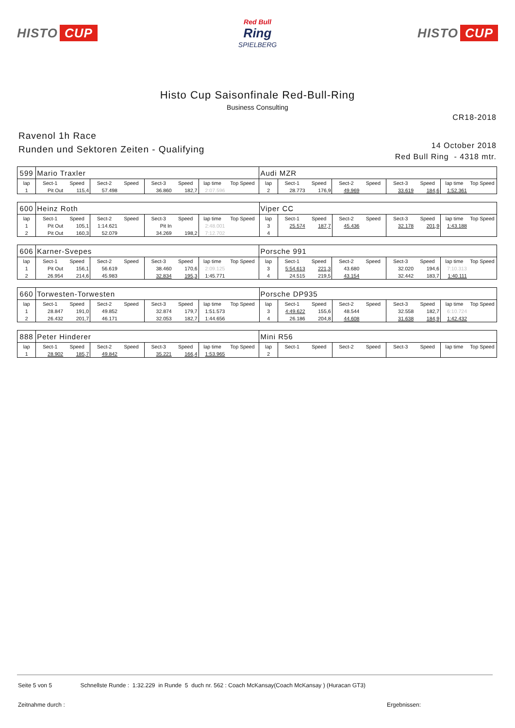HISTO CUP
Red Bull
Ring
SPIELBERG
HISTO CUP
Histo Cup Saisonfinale Red-Bull-Ring
Business Consulting
CR18-2018
Ravenol 1h Race
Runden und Sektoren Zeiten - Qualifying
14 October 2018
Red Bull Ring - 4318 mtr.
| 599 | Mario Traxler | | | | | | | | Audi MZR | | | | | | | | |
| lap | Sect-1 | Speed | Sect-2 | Speed | Sect-3 | Speed | lap time | Top Speed | lap | Sect-1 | Speed | Sect-2 | Speed | Sect-3 | Speed | lap time | Top Speed |
| 1 | Pit Out | 115,4 | 57.498 | | 36.860 | 182,7 | 2:07.596 | | 2 | 28.773 | 176,9 | 49.969 | | 33.619 | 184,6 | 1:52.361 | |
| 600 | Heinz Roth | | | | | | | | Viper CC | | | | | | | | |
| lap | Sect-1 | Speed | Sect-2 | Speed | Sect-3 | Speed | lap time | Top Speed | lap | Sect-1 | Speed | Sect-2 | Speed | Sect-3 | Speed | lap time | Top Speed |
| 1 | Pit Out | 105,1 | 1:14.621 | | Pit In | | 2:48.001 | | 3 | 25.574 | 187,7 | 45.436 | | 32.178 | 201,9 | 1:43.188 | |
| 2 | Pit Out | 160,3 | 52.079 | | 34.269 | 198,2 | 7:12.702 | | 4 | | | | | | | | |
| 606 | Karner-Svepes | | | | | | | | Porsche 991 | | | | | | | | |
| lap | Sect-1 | Speed | Sect-2 | Speed | Sect-3 | Speed | lap time | Top Speed | lap | Sect-1 | Speed | Sect-2 | Speed | Sect-3 | Speed | lap time | Top Speed |
| 1 | Pit Out | 156,1 | 56.619 | | 38.460 | 170,6 | 2:09.125 | | 3 | 5:54.613 | 221,3 | 43.680 | | 32.020 | 194,6 | 7:10.313 | |
| 2 | 26.954 | 214,6 | 45.983 | | 32.834 | 195,3 | 1:45.771 | | 4 | 24.515 | 219,5 | 43.154 | | 32.442 | 183,7 | 1:40.111 | |
| 660 | Torwesten-Torwesten | | | | | | | | Porsche DP935 | | | | | | | | |
| lap | Sect-1 | Speed | Sect-2 | Speed | Sect-3 | Speed | lap time | Top Speed | lap | Sect-1 | Speed | Sect-2 | Speed | Sect-3 | Speed | lap time | Top Speed |
| 1 | 28.847 | 191,0 | 49.852 | | 32.874 | 179,7 | 1:51.573 | | 3 | 4:49.622 | 155,6 | 48.544 | | 32.558 | 182,7 | 6:10.724 | |
| 2 | 26.432 | 201,7 | 46.171 | | 32.053 | 182,7 | 1:44.656 | | 4 | 26.186 | 204,8 | 44.608 | | 31.638 | 184,9 | 1:42.432 | |
| 888 | Peter Hinderer | | | | | | | | Mini R56 | | | | | | | | |
| lap | Sect-1 | Speed | Sect-2 | Speed | Sect-3 | Speed | lap time | Top Speed | lap | Sect-1 | Speed | Sect-2 | Speed | Sect-3 | Speed | lap time | Top Speed |
| 1 | 28.902 | 185,7 | 49.842 | | 35.221 | 166,4 | 1:53.965 | | 2 | | | | | | | | |
Seite 5 von 5 Schnellste Runde : 1:32.229 in Runde 5 duch nr. 562 : Coach McKansay(Coach McKansay ) (Huracan GT3)
Zeitnahme durch : Ergebnissen: